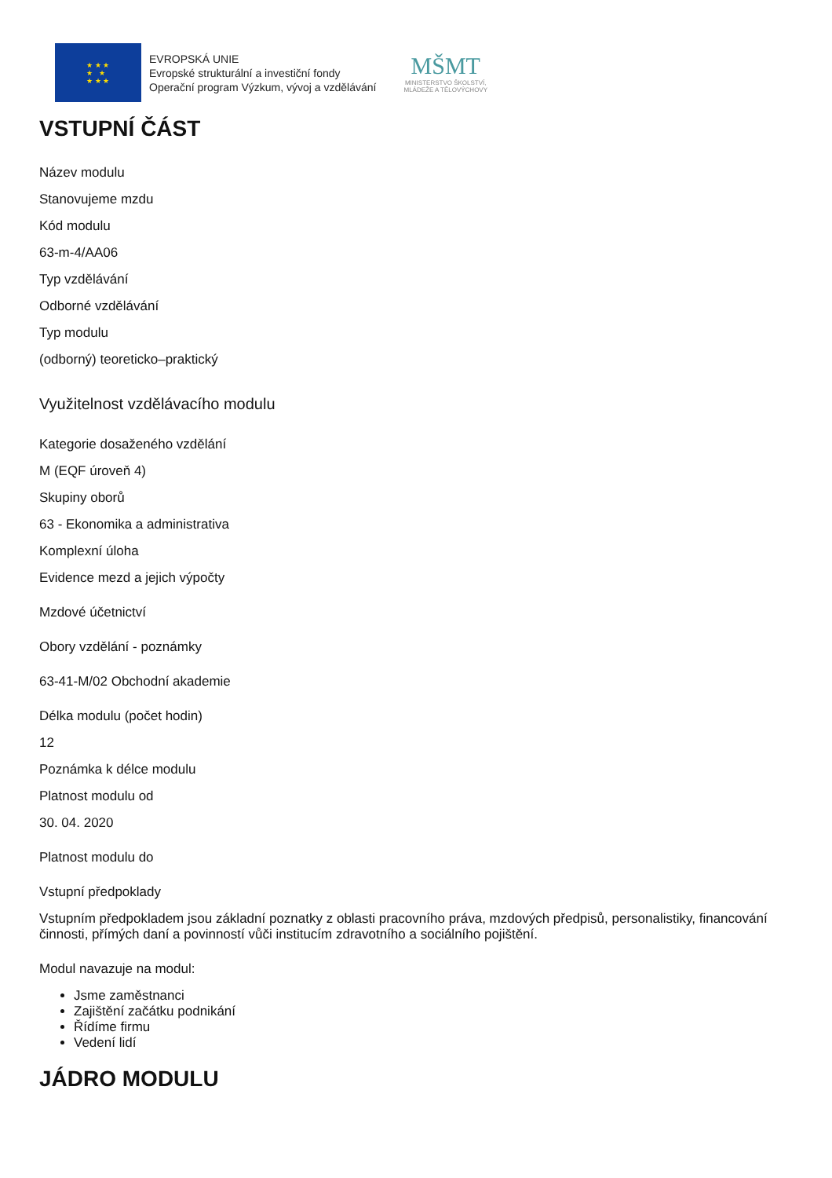★ ★ ★
★ ★
★ ★ ★
EVROPSKÁ UNIE
Evropské strukturální a investiční fondy
Operační program Výzkum, vývoj a vzdělávání
MŠMT
MINISTERSTVO ŠKOLSTVÍ,
MLÁDEŽE A TĚLOVÝCHOVY
VSTUPNÍ ČÁST
Název modulu
Stanovujeme mzdu
Kód modulu
63-m-4/AA06
Typ vzdělávání
Odborné vzdělávání
Typ modulu
(odborný) teoreticko–praktický
Využitelnost vzdělávacího modulu
Kategorie dosaženého vzdělání
M (EQF úroveň 4)
Skupiny oborů
63 - Ekonomika a administrativa
Komplexní úloha
Evidence mezd a jejich výpočty
Mzdové účetnictví
Obory vzdělání - poznámky
63-41-M/02 Obchodní akademie
Délka modulu (počet hodin)
12
Poznámka k délce modulu
Platnost modulu od
30. 04. 2020
Platnost modulu do
Vstupní předpoklady
Vstupním předpokladem jsou základní poznatky z oblasti pracovního práva, mzdových předpisů, personalistiky, financování činnosti, přímých daní a povinností vůči institucím zdravotního a sociálního pojištění.
Modul navazuje na modul:
Jsme zaměstnanci
Zajištění začátku podnikání
Řídíme firmu
Vedení lidí
JÁDRO MODULU